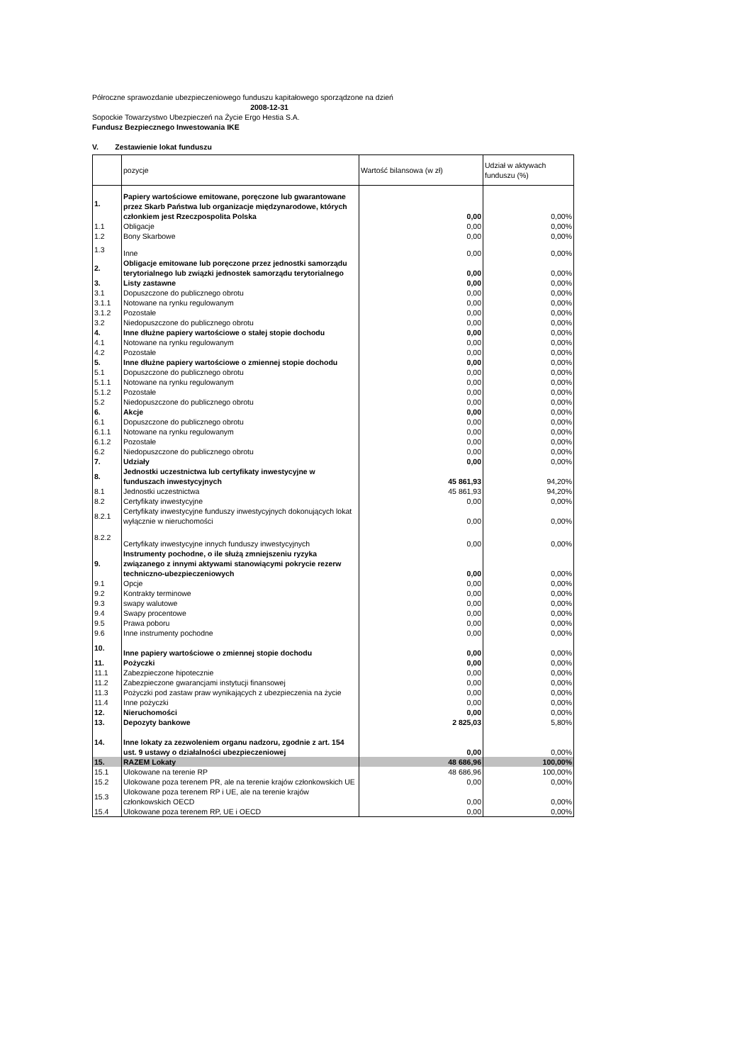Półroczne sprawozdanie ubezpieczeniowego funduszu kapitałowego sporządzone na dzień
2008-12-31
Sopockie Towarzystwo Ubezpieczeń na Życie Ergo Hestia S.A.
Fundusz Bezpiecznego Inwestowania IKE
V. Zestawienie lokat funduszu
| | pozycje | Wartość bilansowa (w zł) | Udział w aktywach funduszu (%) |
| --- | --- | --- | --- |
| 1. | Papiery wartościowe emitowane, poręczone lub gwarantowane przez Skarb Państwa lub organizacje międzynarodowe, których członkiem jest Rzeczpospolita Polska | 0,00 | 0,00% |
| 1.1 | Obligacje | 0,00 | 0,00% |
| 1.2 | Bony Skarbowe | 0,00 | 0,00% |
| 1.3 | Inne | 0,00 | 0,00% |
| 2. | Obligacje emitowane lub poręczone przez jednostki samorządu terytorialnego lub związki jednostek samorządu terytorialnego | 0,00 | 0,00% |
| 3. | Listy zastawne | 0,00 | 0,00% |
| 3.1 | Dopuszczone do publicznego obrotu | 0,00 | 0,00% |
| 3.1.1 | Notowane na rynku regulowanym | 0,00 | 0,00% |
| 3.1.2 | Pozostałe | 0,00 | 0,00% |
| 3.2 | Niedopuszczone do publicznego obrotu | 0,00 | 0,00% |
| 4. | Inne dłużne papiery wartościowe o stałej stopie dochodu | 0,00 | 0,00% |
| 4.1 | Notowane na rynku regulowanym | 0,00 | 0,00% |
| 4.2 | Pozostałe | 0,00 | 0,00% |
| 5. | Inne dłużne papiery wartościowe o zmiennej stopie dochodu | 0,00 | 0,00% |
| 5.1 | Dopuszczone do publicznego obrotu | 0,00 | 0,00% |
| 5.1.1 | Notowane na rynku regulowanym | 0,00 | 0,00% |
| 5.1.2 | Pozostałe | 0,00 | 0,00% |
| 5.2 | Niedopuszczone do publicznego obrotu | 0,00 | 0,00% |
| 6. | Akcje | 0,00 | 0,00% |
| 6.1 | Dopuszczone do publicznego obrotu | 0,00 | 0,00% |
| 6.1.1 | Notowane na rynku regulowanym | 0,00 | 0,00% |
| 6.1.2 | Pozostałe | 0,00 | 0,00% |
| 6.2 | Niedopuszczone do publicznego obrotu | 0,00 | 0,00% |
| 7. | Udziały | 0,00 | 0,00% |
| 8. | Jednostki uczestnictwa lub certyfikaty inwestycyjne w funduszach inwestycyjnych | 45 861,93 | 94,20% |
| 8.1 | Jednostki uczestnictwa | 45 861,93 | 94,20% |
| 8.2 | Certyfikaty inwestycyjne | 0,00 | 0,00% |
| 8.2.1 | Certyfikaty inwestycyjne funduszy inwestycyjnych dokonujących lokat wyłącznie w nieruchomości | 0,00 | 0,00% |
| 8.2.2 | Certyfikaty inwestycyjne innych funduszy inwestycyjnych | 0,00 | 0,00% |
| 9. | Instrumenty pochodne, o ile służą zmniejszeniu ryzyka związanego z innymi aktywami stanowiącymi pokrycie rezerw techniczno-ubezpieczeniowych | 0,00 | 0,00% |
| 9.1 | Opcje | 0,00 | 0,00% |
| 9.2 | Kontrakty terminowe | 0,00 | 0,00% |
| 9.3 | swapy walutowe | 0,00 | 0,00% |
| 9.4 | Swapy procentowe | 0,00 | 0,00% |
| 9.5 | Prawa poboru | 0,00 | 0,00% |
| 9.6 | Inne instrumenty pochodne | 0,00 | 0,00% |
| 10. | Inne papiery wartościowe o zmiennej stopie dochodu | 0,00 | 0,00% |
| 11. | Pożyczki | 0,00 | 0,00% |
| 11.1 | Zabezpieczone hipotecznie | 0,00 | 0,00% |
| 11.2 | Zabezpieczone gwarancjami instytucji finansowej | 0,00 | 0,00% |
| 11.3 | Pożyczki pod zastaw praw wynikających z ubezpieczenia na życie | 0,00 | 0,00% |
| 11.4 | Inne pożyczki | 0,00 | 0,00% |
| 12. | Nieruchomości | 0,00 | 0,00% |
| 13. | Depozyty bankowe | 2 825,03 | 5,80% |
| 14. | Inne lokaty za zezwoleniem organu nadzoru, zgodnie z art. 154 ust. 9 ustawy o działalności ubezpieczeniowej | 0,00 | 0,00% |
| 15. | RAZEM Lokaty | 48 686,96 | 100,00% |
| 15.1 | Ulokowane na terenie RP | 48 686,96 | 100,00% |
| 15.2 | Ulokowane poza terenem PR, ale na terenie krajów członkowskich UE | 0,00 | 0,00% |
| 15.3 | Ulokowane poza terenem RP i UE, ale na terenie krajów członkowskich OECD | 0,00 | 0,00% |
| 15.4 | Ulokowane poza terenem RP, UE i OECD | 0,00 | 0,00% |